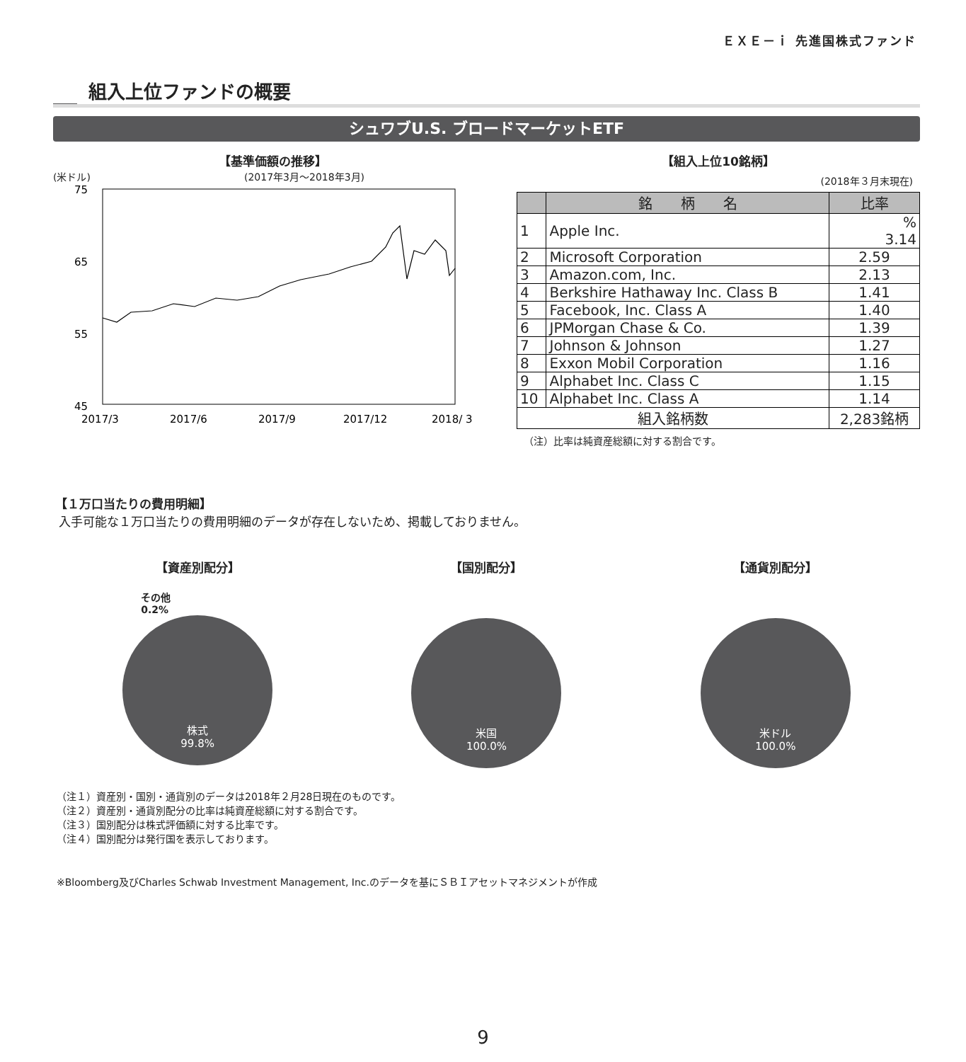ＥＸＥ－ｉ 先進国株式ファンド
組入上位ファンドの概要
シュワブU.S. ブロードマーケットETF
【基準価額の推移】
(米ドル) (2017年3月～2018年3月)
75
65
55
45
2017/3
2017/6
2017/9
2017/12
2018/ 3
【組入上位10銘柄】
(2018年３月末現在)
| | 銘 柄 名 | 比率 |
| --- | --- | --- |
| 1 | Apple Inc. | % 3.14 |
| 2 | Microsoft Corporation | 2.59 |
| 3 | Amazon.com, Inc. | 2.13 |
| 4 | Berkshire Hathaway Inc. Class B | 1.41 |
| 5 | Facebook, Inc. Class A | 1.40 |
| 6 | JPMorgan Chase & Co. | 1.39 |
| 7 | Johnson & Johnson | 1.27 |
| 8 | Exxon Mobil Corporation | 1.16 |
| 9 | Alphabet Inc. Class C | 1.15 |
| 10 | Alphabet Inc. Class A | 1.14 |
| 組入銘柄数 | | 2,283銘柄 |
（注）比率は純資産総額に対する割合です。
【１万口当たりの費用明細】
入手可能な１万口当たりの費用明細のデータが存在しないため、掲載しておりません。
【資産別配分】
その他
0.2%
株式
99.8%
【国別配分】
米国
100.0%
【通貨別配分】
米ドル
100.0%
（注１）資産別・国別・通貨別のデータは2018年２月28日現在のものです。
（注２）資産別・通貨別配分の比率は純資産総額に対する割合です。
（注３）国別配分は株式評価額に対する比率です。
（注４）国別配分は発行国を表示しております。
※Bloomberg及びCharles Schwab Investment Management, Inc.のデータを基にＳＢＩアセットマネジメントが作成
9